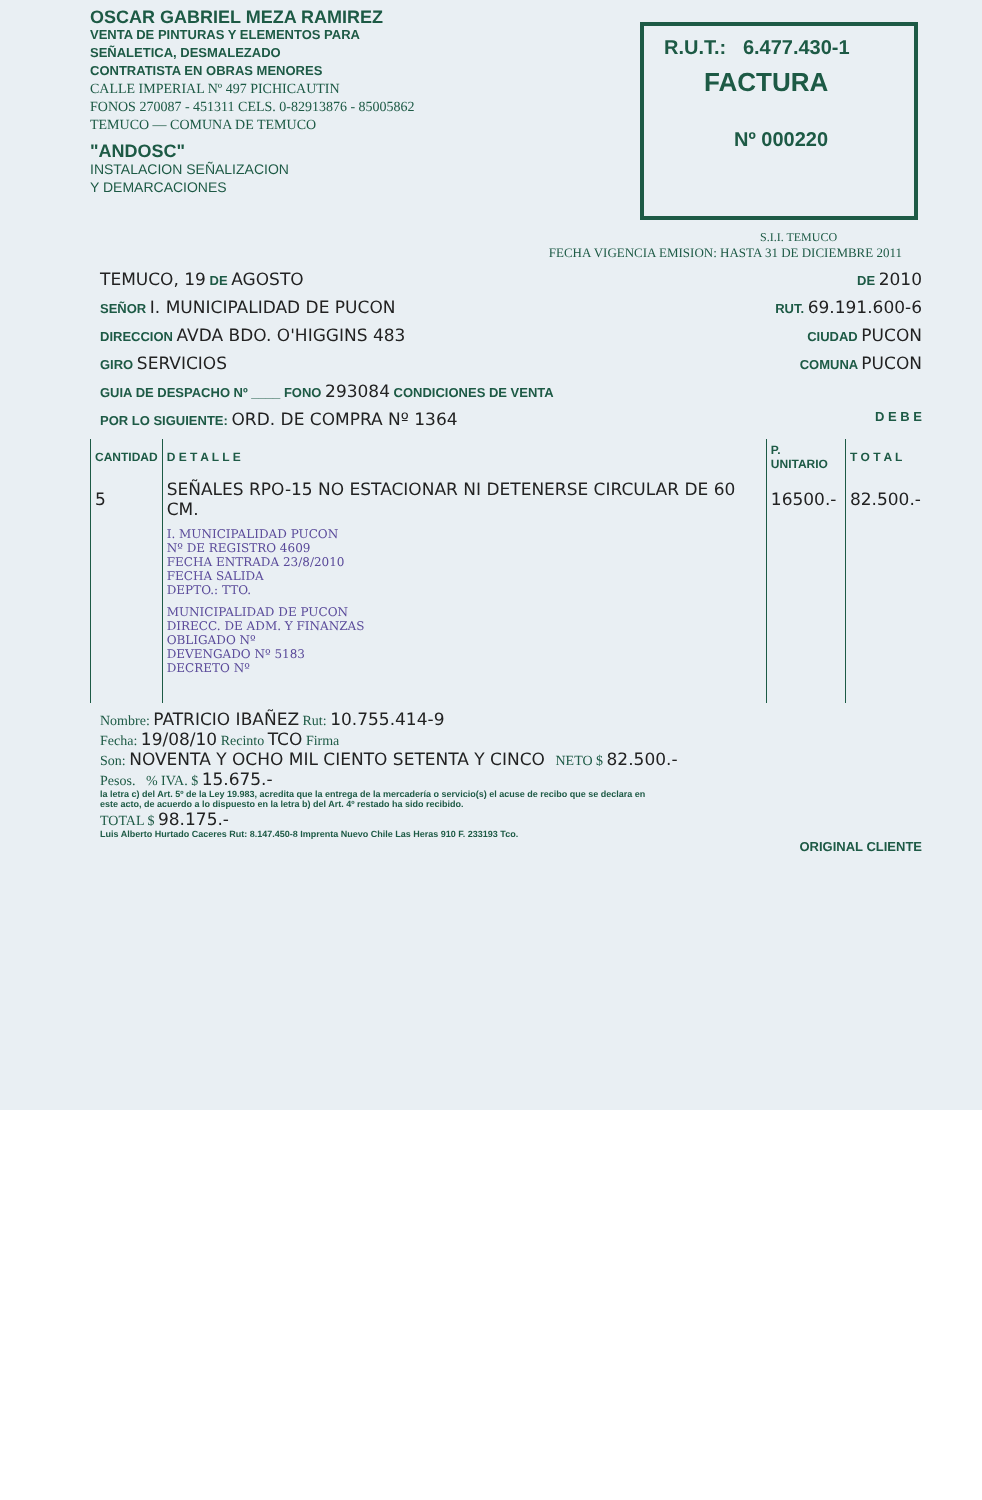OSCAR GABRIEL MEZA RAMIREZ
VENTA DE PINTURAS Y ELEMENTOS PARA
SEÑALETICA, DESMALEZADO
CONTRATISTA EN OBRAS MENORES
CALLE IMPERIAL Nº 497 PICHICAUTIN
FONOS 270087 - 451311 CELS. 0-82913876 - 85005862
TEMUCO — COMUNA DE TEMUCO
"ANDOSC"
INSTALACION SEÑALIZACION
Y DEMARCACIONES
R.U.T.: 6.477.430-1
FACTURA
Nº 000220
S.I.I. TEMUCO
FECHA VIGENCIA EMISION: HASTA 31 DE DICIEMBRE 2011
TEMUCO, 19 DE AGOSTO DE 2010
SEÑOR I. MUNICIPALIDAD DE PUCON RUT. 69.191.600-6
DIRECCION AVDA BDO. O'HIGGINS 483 CIUDAD PUCON
GIRO SERVICIOS COMUNA PUCON
GUIA DE DESPACHO Nº ____ FONO 293084 CONDICIONES DE VENTA
POR LO SIGUIENTE: ORD. DE COMPRA Nº 1364 D E B E
| CANTIDAD | D E T A L L E | P. UNITARIO | T O T A L |
| --- | --- | --- | --- |
| 5 | SEÑALES RPO-15 NO ESTACIONAR NI DETENERSE CIRCULAR DE 60 CM. | 16500.- | 82.500.- |
| | I. MUNICIPALIDAD PUCON Nº DE REGISTRO 4609 FECHA ENTRADA 23/8/2010 FECHA SALIDA DEPTO.: TTO. | | |
| | MUNICIPALIDAD DE PUCON DIRECC. DE ADM. Y FINANZAS OBLIGADO Nº DEVENGADO Nº 5183 DECRETO Nº | | |
Nombre: PATRICIO IBAÑEZ Rut: 10.755.414-9
Fecha: 19/08/10 Recinto TCO Firma
Son: NOVENTA Y OCHO MIL CIENTO SETENTA Y CINCO NETO $ 82.500.-
Pesos. % IVA. $ 15.675.-
la letra c) del Art. 5º de la Ley 19.983, acredita que la entrega de la mercadería o servicio(s) el acuse de recibo que se declara en este acto, de acuerdo a lo dispuesto en la letra b) del Art. 4º restado ha sido recibido.
TOTAL $ 98.175.-
Luis Alberto Hurtado Caceres Rut: 8.147.450-8 Imprenta Nuevo Chile Las Heras 910 F. 233193 Tco.
ORIGINAL CLIENTE